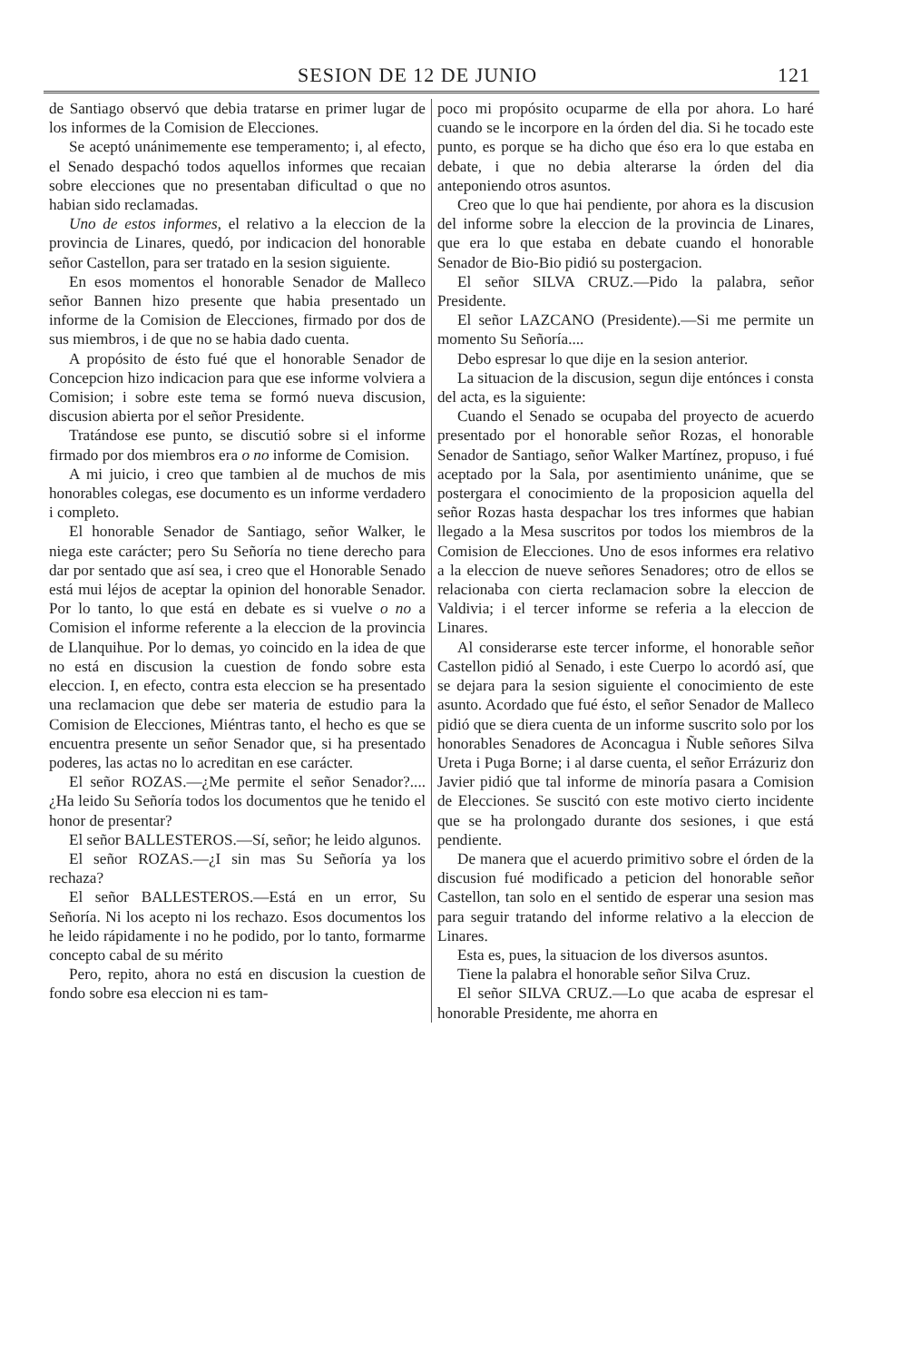SESION DE 12 DE JUNIO 121
de Santiago observó que debia tratarse en primer lugar de los informes de la Comision de Elecciones.
Se aceptó unánimemente ese temperamento; i, al efecto, el Senado despachó todos aquellos informes que recaian sobre elecciones que no presentaban dificultad o que no habian sido reclamadas.
Uno de estos informes, el relativo a la eleccion de la provincia de Linares, quedó, por indicacion del honorable señor Castellon, para ser tratado en la sesion siguiente.
En esos momentos el honorable Senador de Malleco señor Bannen hizo presente que habia presentado un informe de la Comision de Elecciones, firmado por dos de sus miembros, i de que no se habia dado cuenta.
A propósito de ésto fué que el honorable Senador de Concepcion hizo indicacion para que ese informe volviera a Comision; i sobre este tema se formó nueva discusion, discusion abierta por el señor Presidente.
Tratándose ese punto, se discutió sobre si el informe firmado por dos miembros era o no informe de Comision.
A mi juicio, i creo que tambien al de muchos de mis honorables colegas, ese documento es un informe verdadero i completo.
El honorable Senador de Santiago, señor Walker, le niega este carácter; pero Su Señoría no tiene derecho para dar por sentado que así sea, i creo que el Honorable Senado está mui léjos de aceptar la opinion del honorable Senador. Por lo tanto, lo que está en debate es si vuelve o no a Comision el informe referente a la eleccion de la provincia de Llanquihue. Por lo demas, yo coincido en la idea de que no está en discusion la cuestion de fondo sobre esta eleccion. I, en efecto, contra esta eleccion se ha presentado una reclamacion que debe ser materia de estudio para la Comision de Elecciones, Miéntras tanto, el hecho es que se encuentra presente un señor Senador que, si ha presentado poderes, las actas no lo acreditan en ese carácter.
El señor ROZAS.—¿Me permite el señor Senador?.... ¿Ha leido Su Señoría todos los documentos que he tenido el honor de presentar?
El señor BALLESTEROS.—Sí, señor; he leido algunos.
El señor ROZAS.—¿I sin mas Su Señoría ya los rechaza?
El señor BALLESTEROS.—Está en un error, Su Señoría. Ni los acepto ni los rechazo. Esos documentos los he leido rápidamente i no he podido, por lo tanto, formarme concepto cabal de su mérito
Pero, repito, ahora no está en discusion la cuestion de fondo sobre esa eleccion ni es tam-
poco mi propósito ocuparme de ella por ahora. Lo haré cuando se le incorpore en la órden del dia. Si he tocado este punto, es porque se ha dicho que éso era lo que estaba en debate, i que no debia alterarse la órden del dia anteponiendo otros asuntos.
Creo que lo que hai pendiente, por ahora es la discusion del informe sobre la eleccion de la provincia de Linares, que era lo que estaba en debate cuando el honorable Senador de Bio-Bio pidió su postergacion.
El señor SILVA CRUZ.—Pido la palabra, señor Presidente.
El señor LAZCANO (Presidente).—Si me permite un momento Su Señoría....
Debo espresar lo que dije en la sesion anterior.
La situacion de la discusion, segun dije entónces i consta del acta, es la siguiente:
Cuando el Senado se ocupaba del proyecto de acuerdo presentado por el honorable señor Rozas, el honorable Senador de Santiago, señor Walker Martínez, propuso, i fué aceptado por la Sala, por asentimiento unánime, que se postergara el conocimiento de la proposicion aquella del señor Rozas hasta despachar los tres informes que habian llegado a la Mesa suscritos por todos los miembros de la Comision de Elecciones. Uno de esos informes era relativo a la eleccion de nueve señores Senadores; otro de ellos se relacionaba con cierta reclamacion sobre la eleccion de Valdivia; i el tercer informe se referia a la eleccion de Linares.
Al considerarse este tercer informe, el honorable señor Castellon pidió al Senado, i este Cuerpo lo acordó así, que se dejara para la sesion siguiente el conocimiento de este asunto. Acordado que fué ésto, el señor Senador de Malleco pidió que se diera cuenta de un informe suscrito solo por los honorables Senadores de Aconcagua i Ñuble señores Silva Ureta i Puga Borne; i al darse cuenta, el señor Errázuriz don Javier pidió que tal informe de minoría pasara a Comision de Elecciones. Se suscitó con este motivo cierto incidente que se ha prolongado durante dos sesiones, i que está pendiente.
De manera que el acuerdo primitivo sobre el órden de la discusion fué modificado a peticion del honorable señor Castellon, tan solo en el sentido de esperar una sesion mas para seguir tratando del informe relativo a la eleccion de Linares.
Esta es, pues, la situacion de los diversos asuntos.
Tiene la palabra el honorable señor Silva Cruz.
El señor SILVA CRUZ.—Lo que acaba de espresar el honorable Presidente, me ahorra en